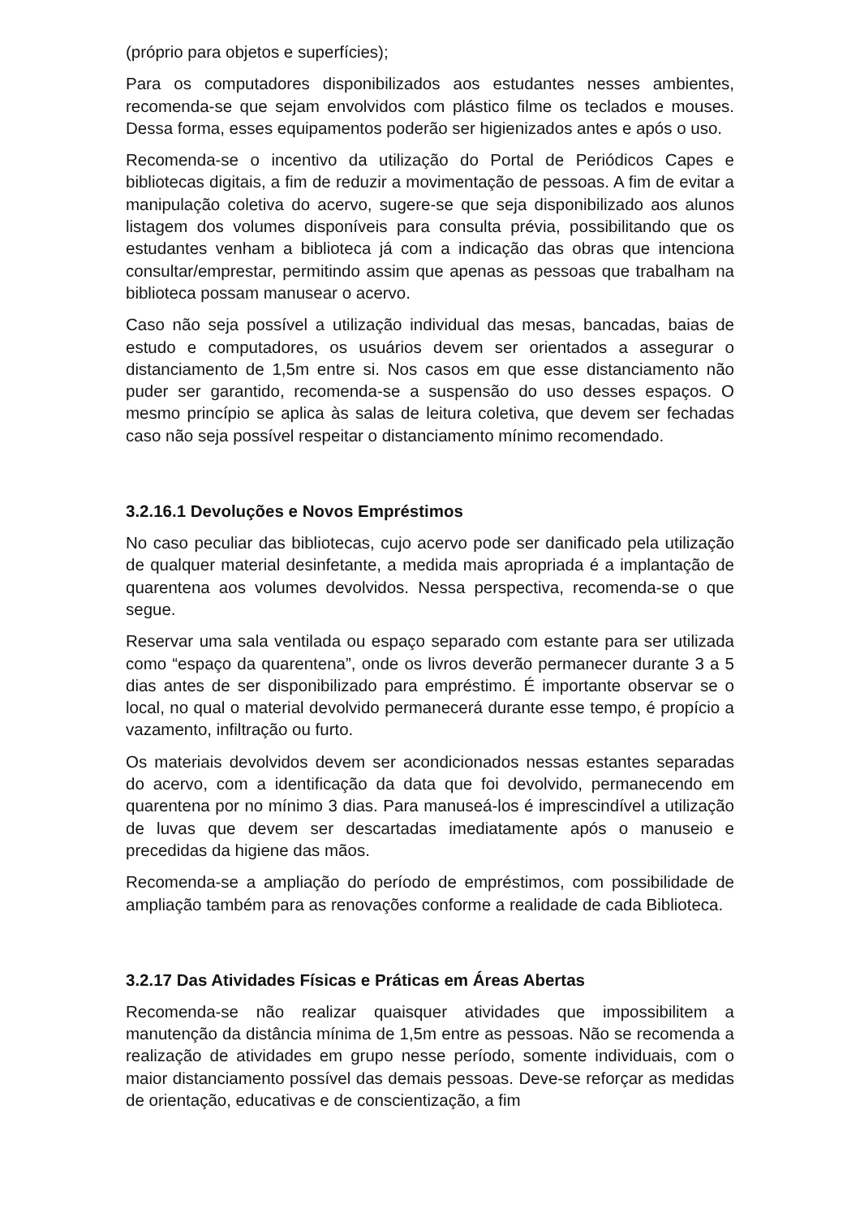(próprio para objetos e superfícies);
Para os computadores disponibilizados aos estudantes nesses ambientes, recomenda-se que sejam envolvidos com plástico filme os teclados e mouses. Dessa forma, esses equipamentos poderão ser higienizados antes e após o uso.
Recomenda-se o incentivo da utilização do Portal de Periódicos Capes e bibliotecas digitais, a fim de reduzir a movimentação de pessoas. A fim de evitar a manipulação coletiva do acervo, sugere-se que seja disponibilizado aos alunos listagem dos volumes disponíveis para consulta prévia, possibilitando que os estudantes venham a biblioteca já com a indicação das obras que intenciona consultar/emprestar, permitindo assim que apenas as pessoas que trabalham na biblioteca possam manusear o acervo.
Caso não seja possível a utilização individual das mesas, bancadas, baias de estudo e computadores, os usuários devem ser orientados a assegurar o distanciamento de 1,5m entre si. Nos casos em que esse distanciamento não puder ser garantido, recomenda-se a suspensão do uso desses espaços. O mesmo princípio se aplica às salas de leitura coletiva, que devem ser fechadas caso não seja possível respeitar o distanciamento mínimo recomendado.
3.2.16.1 Devoluções e Novos Empréstimos
No caso peculiar das bibliotecas, cujo acervo pode ser danificado pela utilização de qualquer material desinfetante, a medida mais apropriada é a implantação de quarentena aos volumes devolvidos. Nessa perspectiva, recomenda-se o que segue.
Reservar uma sala ventilada ou espaço separado com estante para ser utilizada como “espaço da quarentena”, onde os livros deverão permanecer durante 3 a 5 dias antes de ser disponibilizado para empréstimo. É importante observar se o local, no qual o material devolvido permanecerá durante esse tempo, é propício a vazamento, infiltração ou furto.
Os materiais devolvidos devem ser acondicionados nessas estantes separadas do acervo, com a identificação da data que foi devolvido, permanecendo em quarentena por no mínimo 3 dias. Para manuseá-los é imprescindível a utilização de luvas que devem ser descartadas imediatamente após o manuseio e precedidas da higiene das mãos.
Recomenda-se a ampliação do período de empréstimos, com possibilidade de ampliação também para as renovações conforme a realidade de cada Biblioteca.
3.2.17 Das Atividades Físicas e Práticas em Áreas Abertas
Recomenda-se não realizar quaisquer atividades que impossibilitem a manutenção da distância mínima de 1,5m entre as pessoas. Não se recomenda a realização de atividades em grupo nesse período, somente individuais, com o maior distanciamento possível das demais pessoas. Deve-se reforçar as medidas de orientação, educativas e de conscientização, a fim